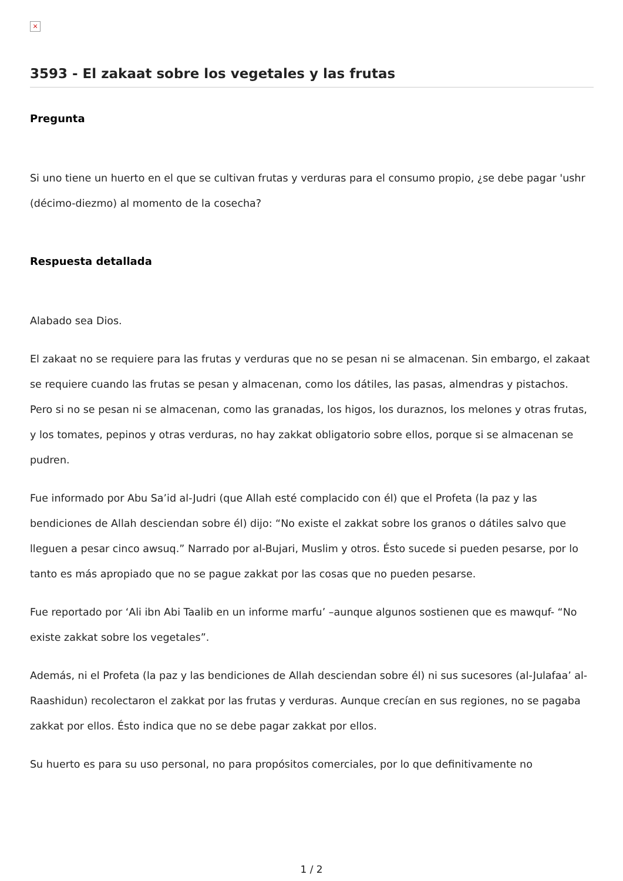×
3593 - El zakaat sobre los vegetales y las frutas
Pregunta
Si uno tiene un huerto en el que se cultivan frutas y verduras para el consumo propio, ¿se debe pagar 'ushr (décimo-diezmo) al momento de la cosecha?
Respuesta detallada
Alabado sea Dios.
El zakaat no se requiere para las frutas y verduras que no se pesan ni se almacenan. Sin embargo, el zakaat se requiere cuando las frutas se pesan y almacenan, como los dátiles, las pasas, almendras y pistachos. Pero si no se pesan ni se almacenan, como las granadas, los higos, los duraznos, los melones y otras frutas, y los tomates, pepinos y otras verduras, no hay zakkat obligatorio sobre ellos, porque si se almacenan se pudren.
Fue informado por Abu Sa’id al-Judri (que Allah esté complacido con él) que el Profeta (la paz y las bendiciones de Allah desciendan sobre él) dijo: “No existe el zakkat sobre los granos o dátiles salvo que lleguen a pesar cinco awsuq.” Narrado por al-Bujari, Muslim y otros. Ésto sucede si pueden pesarse, por lo tanto es más apropiado que no se pague zakkat por las cosas que no pueden pesarse.
Fue reportado por ‘Ali ibn Abi Taalib en un informe marfu’ –aunque algunos sostienen que es mawquf- “No existe zakkat sobre los vegetales”.
Además, ni el Profeta (la paz y las bendiciones de Allah desciendan sobre él) ni sus sucesores (al-Julafaa’ al-Raashidun) recolectaron el zakkat por las frutas y verduras. Aunque crecían en sus regiones, no se pagaba zakkat por ellos. Ésto indica que no se debe pagar zakkat por ellos.
Su huerto es para su uso personal, no para propósitos comerciales, por lo que definitivamente no
1 / 2